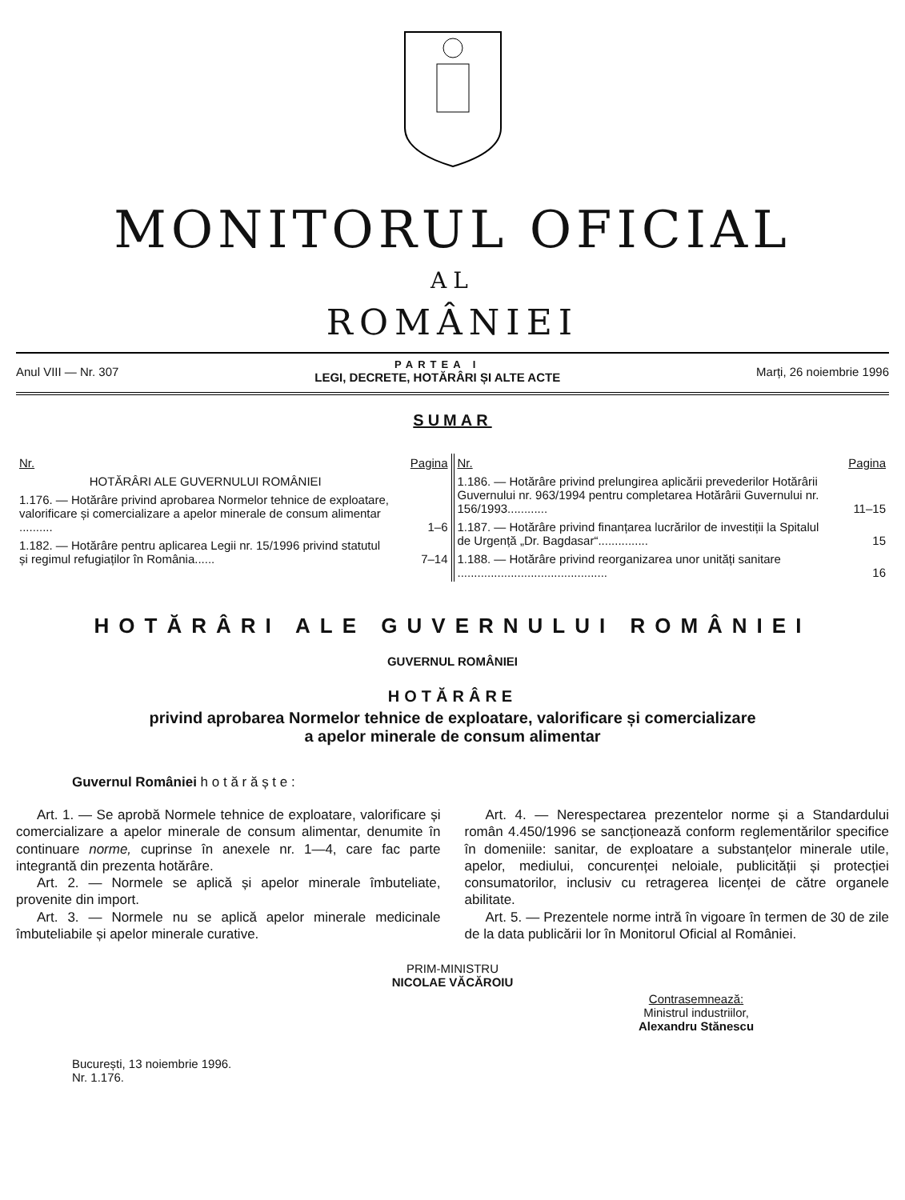MONITORUL OFICIAL
AL
ROMÂNIEI
Anul VIII — Nr. 307
PARTEA I
LEGI, DECRETE, HOTĂRÂRI ȘI ALTE ACTE
Marți, 26 noiembrie 1996
SUMAR
| Nr. | Pagina |
| --- | --- |
| HOTĂRÂRI ALE GUVERNULUI ROMÂNIEI | |
| 1.176. — Hotărâre privind aprobarea Normelor tehnice de exploatare, valorificare și comercializare a apelor minerale de consum alimentar .......... | 1–6 |
| 1.182. — Hotărâre pentru aplicarea Legii nr. 15/1996 privind statutul și regimul refugiaților în România...... | 7–14 |
| Nr. | Pagina |
| --- | --- |
| 1.186. — Hotărâre privind prelungirea aplicării prevederilor Hotărârii Guvernului nr. 963/1994 pentru completarea Hotărârii Guvernului nr. 156/1993............ | 11–15 |
| 1.187. — Hotărâre privind finanțarea lucrărilor de investiții la Spitalul de Urgență „Dr. Bagdasar“............... | 15 |
| 1.188. — Hotărâre privind reorganizarea unor unități sanitare ............................................. | 16 |
HOTĂRÂRI ALE GUVERNULUI ROMÂNIEI
GUVERNUL ROMÂNIEI
HOTĂRÂRE
privind aprobarea Normelor tehnice de exploatare, valorificare și comercializare
a apelor minerale de consum alimentar
Guvernul României h o t ă r ă ș t e :
Art. 1. — Se aprobă Normele tehnice de exploatare, valorificare și comercializare a apelor minerale de consum alimentar, denumite în continuare norme, cuprinse în anexele nr. 1—4, care fac parte integrantă din prezenta hotărâre.
Art. 2. — Normele se aplică și apelor minerale îmbuteliate, provenite din import.
Art. 3. — Normele nu se aplică apelor minerale medicinale îmbuteliabile și apelor minerale curative.
Art. 4. — Nerespectarea prezentelor norme și a Standardului român 4.450/1996 se sancționează conform reglementărilor specifice în domeniile: sanitar, de exploatare a substanțelor minerale utile, apelor, mediului, concurenței neloiale, publicității și protecției consumatorilor, inclusiv cu retragerea licenței de către organele abilitate.
Art. 5. — Prezentele norme intră în vigoare în termen de 30 de zile de la data publicării lor în Monitorul Oficial al României.
PRIM-MINISTRU
NICOLAE VĂCĂROIU
Contrasemnează:
Ministrul industriilor,
Alexandru Stănescu
București, 13 noiembrie 1996.
Nr. 1.176.